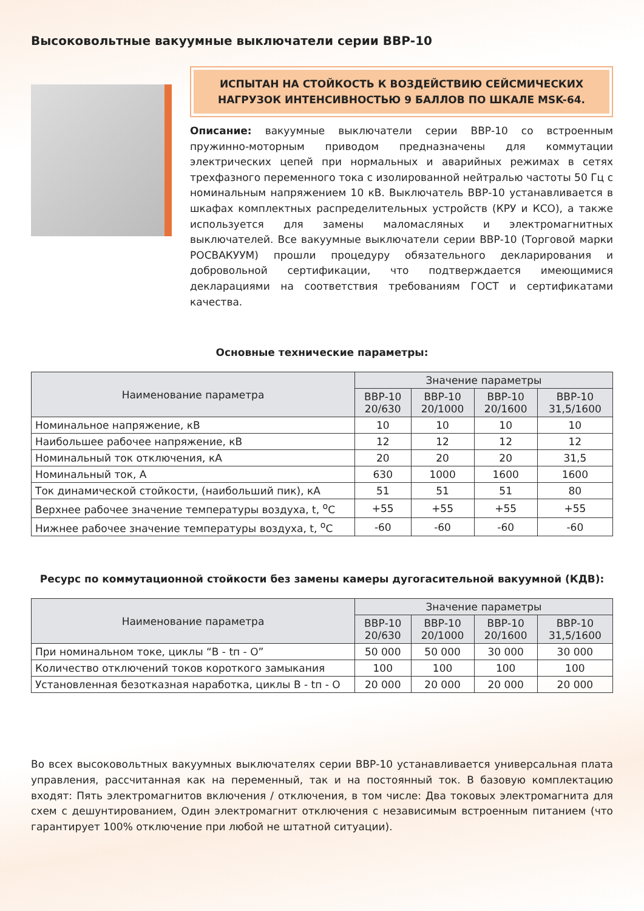Высоковольтные вакуумные выключатели серии ВВР-10
ИСПЫТАН НА СТОЙКОСТЬ К ВОЗДЕЙСТВИЮ СЕЙСМИЧЕСКИХ
НАГРУЗОК ИНТЕНСИВНОСТЬЮ 9 БАЛЛОВ ПО ШКАЛЕ MSK-64.
Описание: вакуумные выключатели серии ВВР-10 со встроенным пружинно-моторным приводом предназначены для коммутации электрических цепей при нормальных и аварийных режимах в сетях трехфазного переменного тока с изолированной нейтралью частоты 50 Гц с номинальным напряжением 10 кВ. Выключатель ВВР-10 устанавливается в шкафах комплектных распределительных устройств (КРУ и КСО), а также используется для замены маломасляных и электромагнитных выключателей. Все вакуумные выключатели серии ВВР-10 (Торговой марки РОСВАКУУМ) прошли процедуру обязательного декларирования и добровольной сертификации, что подтверждается имеющимися декларациями на соответствия требованиям ГОСТ и сертификатами качества.
Основные технические параметры:
| Наименование параметра | Значение параметры | | | |
| --- | --- | --- | --- | --- |
| | ВВР-10 20/630 | ВВР-10 20/1000 | ВВР-10 20/1600 | ВВР-10 31,5/1600 |
| Номинальное напряжение, кВ | 10 | 10 | 10 | 10 |
| Наибольшее рабочее напряжение, кВ | 12 | 12 | 12 | 12 |
| Номинальный ток отключения, кА | 20 | 20 | 20 | 31,5 |
| Номинальный ток, А | 630 | 1000 | 1600 | 1600 |
| Ток динамической стойкости, (наибольший пик), кА | 51 | 51 | 51 | 80 |
| Верхнее рабочее значение температуры воздуха, t, <sup>о</sup>С | +55 | +55 | +55 | +55 |
| Нижнее рабочее значение температуры воздуха, t, <sup>о</sup>С | -60 | -60 | -60 | -60 |
Ресурс по коммутационной стойкости без замены камеры дугогасительной вакуумной (КДВ):
| Наименование параметра | Значение параметры | | | |
| --- | --- | --- | --- | --- |
| | ВВР-10 20/630 | ВВР-10 20/1000 | ВВР-10 20/1600 | ВВР-10 31,5/1600 |
| При номинальном токе, циклы “В - tп - О” | 50 000 | 50 000 | 30 000 | 30 000 |
| Количество отключений токов короткого замыкания | 100 | 100 | 100 | 100 |
| Установленная безотказная наработка, циклы В - tп - О | 20 000 | 20 000 | 20 000 | 20 000 |
Во всех высоковольтных вакуумных выключателях серии ВВР-10 устанавливается универсальная плата управления, рассчитанная как на переменный, так и на постоянный ток. В базовую комплектацию входят: Пять электромагнитов включения / отключения, в том числе: Два токовых электромагнита для схем с дешунтированием, Один электромагнит отключения с независимым встроенным питанием (что гарантирует 100% отключение при любой не штатной ситуации).